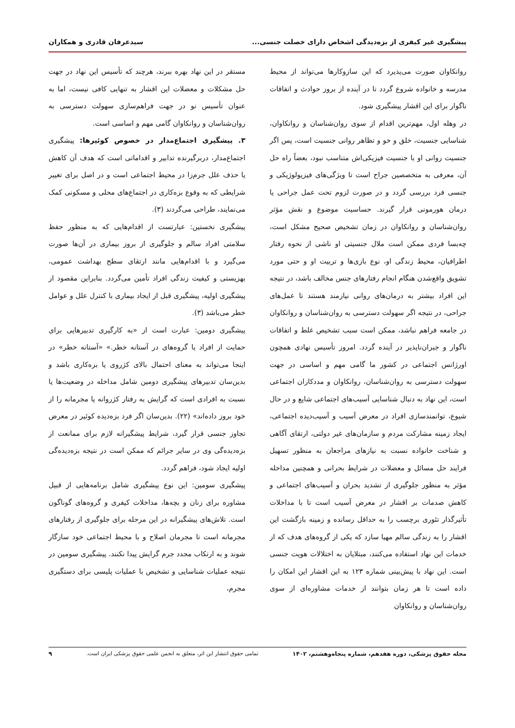پیشگیری غیر کیفری از بزه‌دیدگی اشخاص دارای خصلت جنسی... سیدعرفان قادری و همکاران
روانکاوان صورت می‌پذیرد که این سازوکارها می‌تواند از محیط مدرسه و خانواده شروع گردد تا در آینده از بروز حوادث و اتفاقات ناگوار برای این اقشار پیشگیری شود.
در وهله اول، مهم‌ترین اقدام از سوی روان‌شناسان و روانکاوان، شناسایی جنسیت، خلق و خو و تظاهر روانی جنسیت است، پس اگر جنسیت روانی او با جنسیت فیزیکی‌اش متناسب نبود، بعضاً راه حل آن، معرفی به متخصصین جراح است تا ویژگی‌های فیزیولوژیکی و جنسی فرد بررسی گردد و در صورت لزوم تحت عمل جراحی یا درمان هورمونی قرار گیرند. حساسیت موضوع و نقش مؤثر روان‌شناسان و روانکاوان در زمان تشخیص صحیح مشکل است، چه‌بسا فردی ممکن است ملال جنسیتی او ناشی از نحوه رفتار اطرافیان، محیط زندگی او، نوع بازی‌ها و تربیت او و حتی مورد تشویق واقع‌شدن هنگام انجام رفتارهای جنس مخالف باشد، در نتیجه این افراد بیشتر به درمان‌های روانی نیازمند هستند تا عمل‌های جراحی، در نتیجه اگر سهولت دسترسی به روان‌شناسان و روانکاوان در جامعه فراهم نباشد، ممکن است سبب تشخیص غلط و اتفاقات ناگوار و جبران‌ناپذیر در آینده گردد. امروز تأسیس نهادی همچون اورژانس اجتماعی در کشور ما گامی مهم و اساسی در جهت سهولت دسترسی به روان‌شناسان، روانکاوان و مددکاران اجتماعی است، این نهاد به دنبال شناسایی آسیب‌های اجتماعی شایع و در حال شیوع، توانمندسازی افراد در معرض آسیب و آسیب‌دیده اجتماعی، ایجاد زمینه مشارکت مردم و سازمان‌های غیر دولتی، ارتقای آگاهی و شناخت خانواده نسبت به نیازهای مراجعان به منظور تسهیل فرایند حل مسائل و معضلات در شرایط بحرانی و همچنین مداخله مؤثر به منظور جلوگیری از تشدید بحران و آسیب‌های اجتماعی و کاهش صدمات بر اقشار در معرض آسیب است تا با مداخلات تأثیرگذار تئوری برچسب را به حداقل رسانده و زمینه بازگشت این اقشار را به زندگی سالم مهیا سازد که یکی از گروه‌های هدف که از خدمات این نهاد استفاده می‌کنند، مبتلایان به اختلالات هویت جنسی است. این نهاد با پیش‌بینی شماره ۱۲۳ به این اقشار این امکان را داده است تا هر زمان بتوانند از خدمات مشاوره‌ای از سوی روان‌شناسان و روانکاوان
مستقر در این نهاد بهره ببرند، هرچند که تأسیس این نهاد در جهت حل مشکلات و معضلات این اقشار به تنهایی کافی نیست، اما به عنوان تأسیس نو در جهت فراهم‌سازی سهولت دسترسی به روان‌شناسان و روانکاوان گامی مهم و اساسی است.
۳. پیشگیری اجتماع‌مدار در خصوص کوئیرها: پیشگیری اجتماع‌مدار، دربرگیرنده تدابیر و اقداماتی است که هدف آن کاهش یا حذف علل جرم‌زا در محیط اجتماعی است و در اصل برای تغییر شرایطی که به وقوع بزه‌کاری در اجتماع‌های محلی و مسکونی کمک می‌نمایند، طراحی می‌گردند (۳).
پیشگیری نخستین: عبارتست از اقدام‌هایی که به منظور حفظ سلامتی افراد سالم و جلوگیری از بروز بیماری در آن‌ها صورت می‌گیرد و با اقدام‌هایی مانند ارتقای سطح بهداشت عمومی، بهزیستی و کیفیت زندگی افراد تأمین می‌گردد. بنابراین مقصود از پیشگیری اولیه، پیشگیری قبل از ایجاد بیماری با کنترل علل و عوامل خطر می‌باشد (۳).
پیشگیری دومین: عبارت است از «به کارگیری تدبیرهایی برای حمایت از افراد یا گروه‌های در آستانه خطر.» «آستانه خطر» در اینجا می‌تواند به معنای احتمال بالای کژروی یا بزه‌کاری باشد و بدین‌سان تدبیرهای پیشگیری دومین شامل مداخله در وضعیت‌ها یا نسبت به افرادی است که گرایش به رفتار کژروانه یا مجرمانه را از خود بروز داده‌اند» (۲۲). بدین‌سان اگر فرد بزه‌دیده کوئیر در معرض تجاوز جنسی قرار گیرد، شرایط پیشگیرانه لازم برای ممانعت از بزه‌دیده‌گی وی در سایر جرائم که ممکن است در نتیجه بزه‌دیده‌گی اولیه ایجاد شود، فراهم گردد.
پیشگیری سومین: این نوع پیشگیری شامل برنامه‌هایی از قبیل مشاوره برای زنان و بچه‌ها، مداخلات کیفری و گروه‌های گوناگون است. تلاش‌های پیشگیرانه در این مرحله برای جلوگیری از رفتارهای مجرمانه است تا مجرمان اصلاح و با محیط اجتماعی خود سازگار شوند و به ارتکاب مجدد جرم گرایش پیدا نکنند. پیشگیری سومین در نتیجه عملیات شناسایی و تشخیص با عملیات پلیسی برای دستگیری مجرم،
مجله حقوق پزشکی، دوره هفدهم، شماره پنجاه‌وهشتم، ۱۴۰۲ تمامی حقوق انتشار این اثر، متعلق به انجمن علمی حقوق پزشکی ایران است. ۹